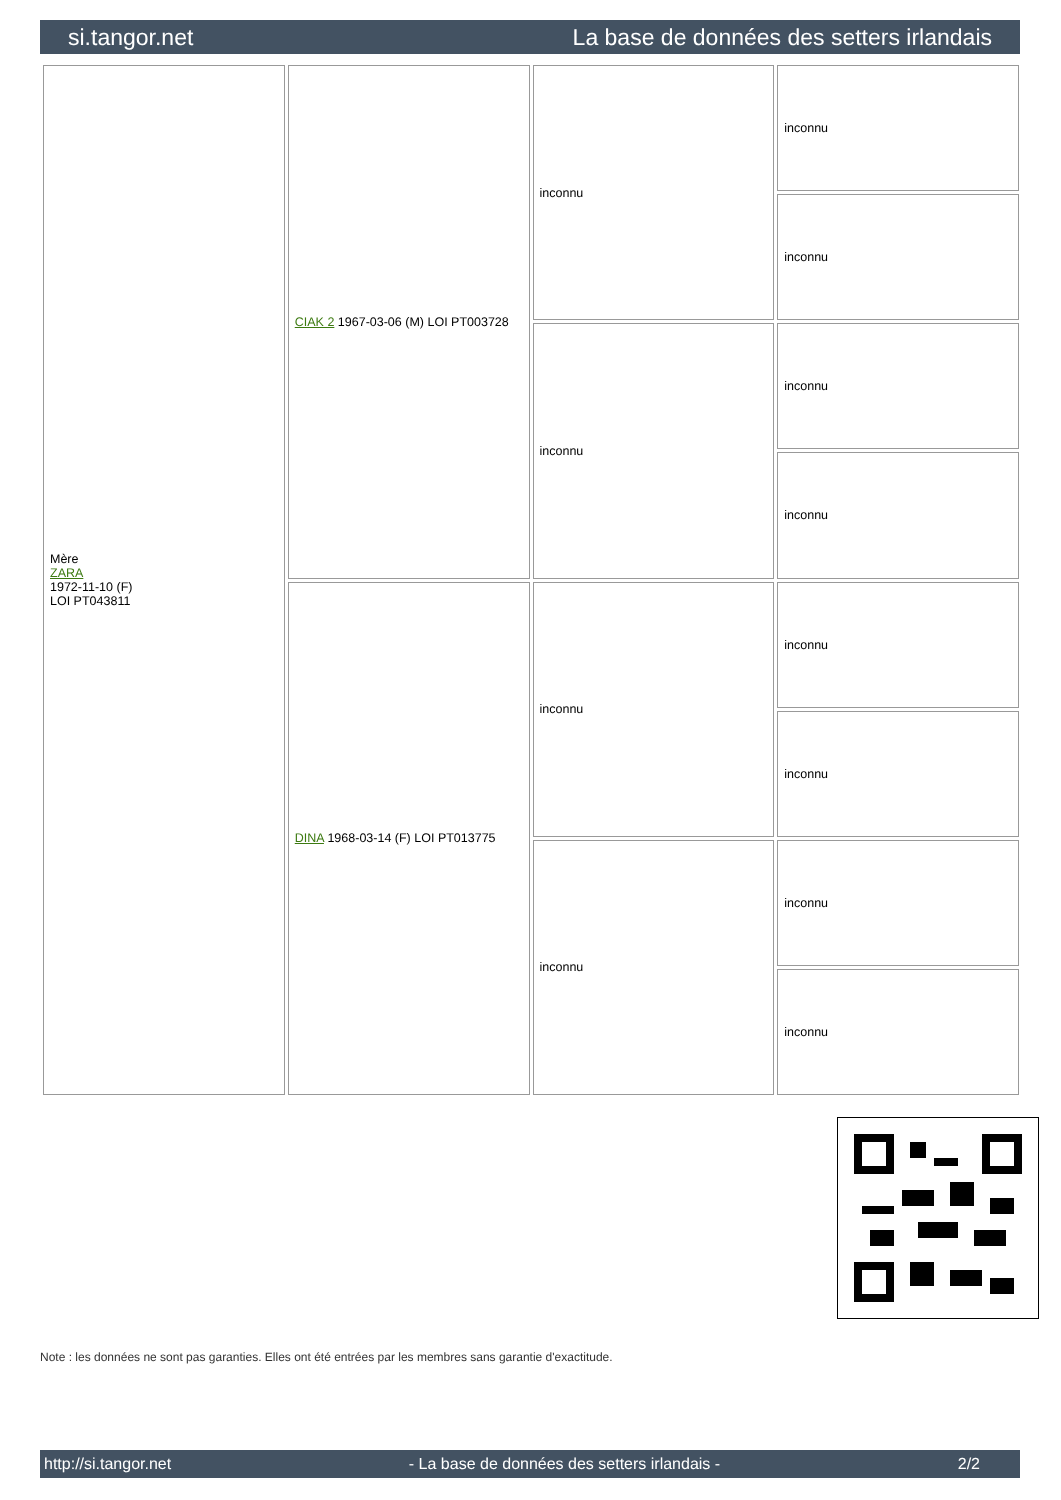si.tangor.net La base de données des setters irlandais
| Mère ZARA 1972-11-10 (F) LOI PT043811 | CIAK 2 1967-03-06 (M) LOI PT003728 | inconnu | inconnu |
| | | | inconnu |
| | | inconnu | inconnu |
| | | | inconnu |
| | DINA 1968-03-14 (F) LOI PT013775 | inconnu | inconnu |
| | | | inconnu |
| | | inconnu | inconnu |
| | | | inconnu |
Note : les données ne sont pas garanties. Elles ont été entrées par les membres sans garantie d'exactitude.
http://si.tangor.net - La base de données des setters irlandais - 2/2